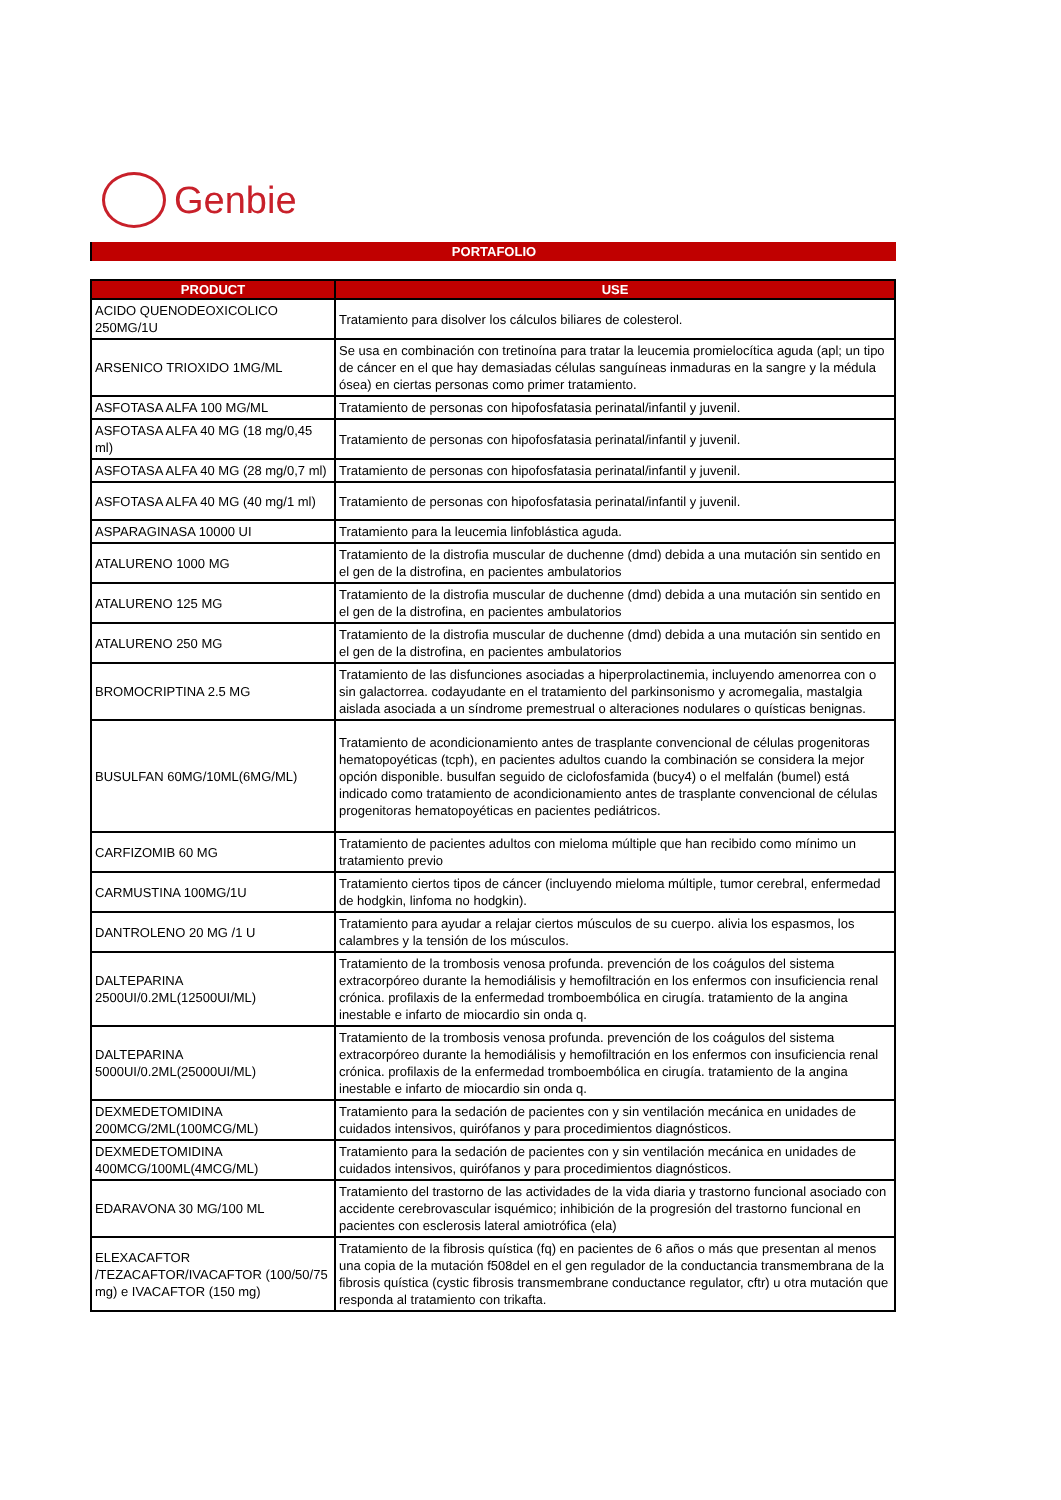Genbie
PORTAFOLIO
| PRODUCT | USE |
| --- | --- |
| ACIDO QUENODEOXICOLICO 250MG/1U | Tratamiento para disolver los cálculos biliares de colesterol. |
| ARSENICO TRIOXIDO 1MG/ML | Se usa en combinación con tretinoína para tratar la leucemia promielocítica aguda (apl; un tipo de cáncer en el que hay demasiadas células sanguíneas inmaduras en la sangre y la médula ósea) en ciertas personas como primer tratamiento. |
| ASFOTASA ALFA 100 MG/ML | Tratamiento de personas con hipofosfatasia perinatal/infantil y juvenil. |
| ASFOTASA ALFA 40 MG (18 mg/0,45 ml) | Tratamiento de personas con hipofosfatasia perinatal/infantil y juvenil. |
| ASFOTASA ALFA 40 MG (28 mg/0,7 ml) | Tratamiento de personas con hipofosfatasia perinatal/infantil y juvenil. |
| ASFOTASA ALFA 40 MG (40 mg/1 ml) | Tratamiento de personas con hipofosfatasia perinatal/infantil y juvenil. |
| ASPARAGINASA 10000 UI | Tratamiento para la leucemia linfoblástica aguda. |
| ATALURENO 1000 MG | Tratamiento de la distrofia muscular de duchenne (dmd) debida a una mutación sin sentido en el gen de la distrofina, en pacientes ambulatorios |
| ATALURENO 125 MG | Tratamiento de la distrofia muscular de duchenne (dmd) debida a una mutación sin sentido en el gen de la distrofina, en pacientes ambulatorios |
| ATALURENO 250 MG | Tratamiento de la distrofia muscular de duchenne (dmd) debida a una mutación sin sentido en el gen de la distrofina, en pacientes ambulatorios |
| BROMOCRIPTINA 2.5 MG | Tratamiento de las disfunciones asociadas a hiperprolactinemia, incluyendo amenorrea con o sin galactorrea. codayudante en el tratamiento del parkinsonismo y acromegalia, mastalgia aislada asociada a un síndrome premestrual o alteraciones nodulares o quísticas benignas. |
| BUSULFAN 60MG/10ML(6MG/ML) | Tratamiento de acondicionamiento antes de trasplante convencional de células progenitoras hematopoyéticas (tcph), en pacientes adultos cuando la combinación se considera la mejor opción disponible. busulfan seguido de ciclofosfamida (bucy4) o el melfalán (bumel) está indicado como tratamiento de acondicionamiento antes de trasplante convencional de células progenitoras hematopoyéticas en pacientes pediátricos. |
| CARFIZOMIB 60 MG | Tratamiento de pacientes adultos con mieloma múltiple que han recibido como mínimo un tratamiento previo |
| CARMUSTINA 100MG/1U | Tratamiento ciertos tipos de cáncer (incluyendo mieloma múltiple, tumor cerebral, enfermedad de hodgkin, linfoma no hodgkin). |
| DANTROLENO 20 MG /1 U | Tratamiento para ayudar a relajar ciertos músculos de su cuerpo. alivia los espasmos, los calambres y la tensión de los músculos. |
| DALTEPARINA 2500UI/0.2ML(12500UI/ML) | Tratamiento de la trombosis venosa profunda. prevención de los coágulos del sistema extracorpóreo durante la hemodiálisis y hemofiltración en los enfermos con insuficiencia renal crónica. profilaxis de la enfermedad tromboembólica en cirugía. tratamiento de la angina inestable e infarto de miocardio sin onda q. |
| DALTEPARINA 5000UI/0.2ML(25000UI/ML) | Tratamiento de la trombosis venosa profunda. prevención de los coágulos del sistema extracorpóreo durante la hemodiálisis y hemofiltración en los enfermos con insuficiencia renal crónica. profilaxis de la enfermedad tromboembólica en cirugía. tratamiento de la angina inestable e infarto de miocardio sin onda q. |
| DEXMEDETOMIDINA 200MCG/2ML(100MCG/ML) | Tratamiento para la sedación de pacientes con y sin ventilación mecánica en unidades de cuidados intensivos, quirófanos y para procedimientos diagnósticos. |
| DEXMEDETOMIDINA 400MCG/100ML(4MCG/ML) | Tratamiento para la sedación de pacientes con y sin ventilación mecánica en unidades de cuidados intensivos, quirófanos y para procedimientos diagnósticos. |
| EDARAVONA 30 MG/100 ML | Tratamiento del trastorno de las actividades de la vida diaria y trastorno funcional asociado con accidente cerebrovascular isquémico; inhibición de la progresión del trastorno funcional en pacientes con esclerosis lateral amiotrófica (ela) |
| ELEXACAFTOR /TEZACAFTOR/IVACAFTOR (100/50/75 mg) e IVACAFTOR (150 mg) | Tratamiento de la fibrosis quística (fq) en pacientes de 6 años o más que presentan al menos una copia de la mutación f508del en el gen regulador de la conductancia transmembrana de la fibrosis quística (cystic fibrosis transmembrane conductance regulator, cftr) u otra mutación que responda al tratamiento con trikafta. |